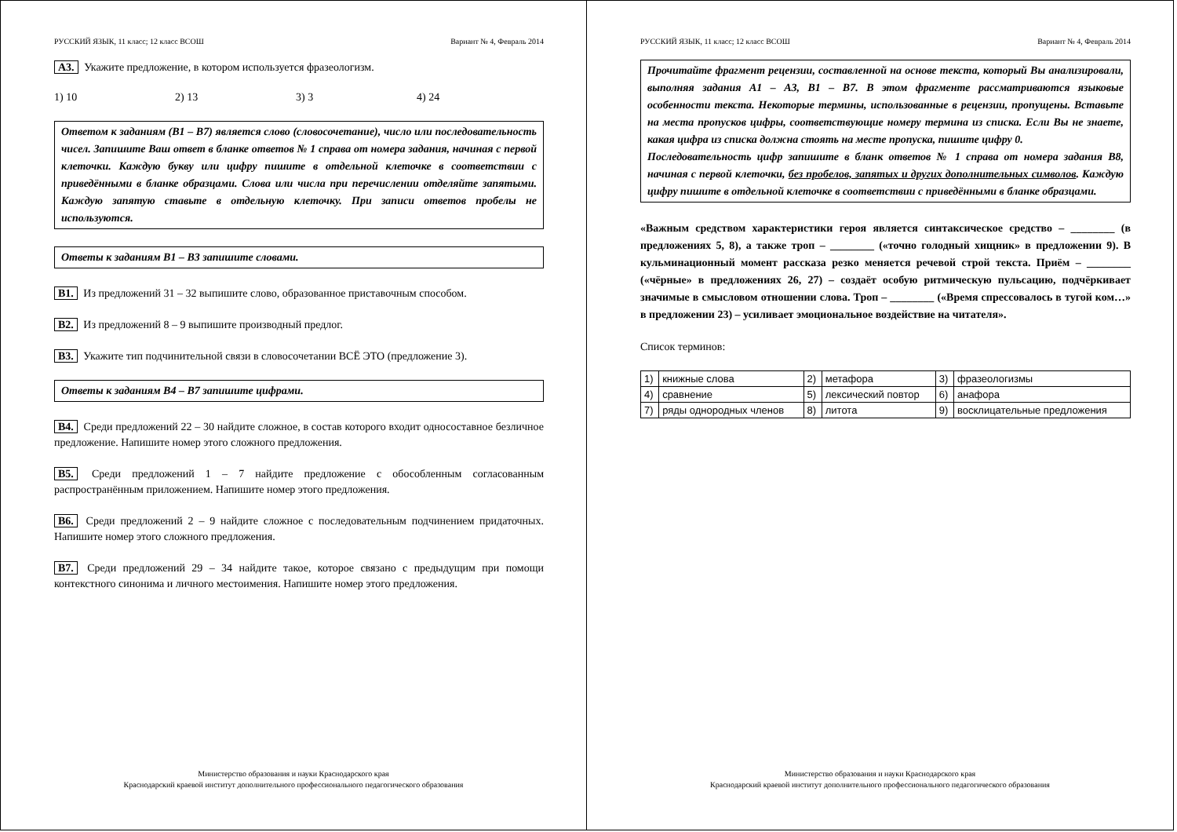РУССКИЙ ЯЗЫК, 11 класс; 12 класс ВСОШ Вариант № 4, Февраль 2014
А3. Укажите предложение, в котором используется фразеологизм.
1) 10 2) 13 3) 3 4) 24
Ответом к заданиям (В1 – В7) является слово (словосочетание), число или последовательность чисел. Запишите Ваш ответ в бланке ответов № 1 справа от номера задания, начиная с первой клеточки. Каждую букву или цифру пишите в отдельной клеточке в соответствии с приведёнными в бланке образцами. Слова или числа при перечислении отделяйте запятыми. Каждую запятую ставьте в отдельную клеточку. При записи ответов пробелы не используются.
Ответы к заданиям В1 – В3 запишите словами.
В1. Из предложений 31 – 32 выпишите слово, образованное приставочным способом.
В2. Из предложений 8 – 9 выпишите производный предлог.
В3. Укажите тип подчинительной связи в словосочетании ВСЁ ЭТО (предложение 3).
Ответы к заданиям В4 – В7 запишите цифрами.
В4. Среди предложений 22 – 30 найдите сложное, в состав которого входит односоставное безличное предложение. Напишите номер этого сложного предложения.
В5. Среди предложений 1 – 7 найдите предложение с обособленным согласованным распространённым приложением. Напишите номер этого предложения.
В6. Среди предложений 2 – 9 найдите сложное с последовательным подчинением придаточных. Напишите номер этого сложного предложения.
В7. Среди предложений 29 – 34 найдите такое, которое связано с предыдущим при помощи контекстного синонима и личного местоимения. Напишите номер этого предложения.
Министерство образования и науки Краснодарского края
Краснодарский краевой институт дополнительного профессионального педагогического образования
РУССКИЙ ЯЗЫК, 11 класс; 12 класс ВСОШ Вариант № 4, Февраль 2014
Прочитайте фрагмент рецензии, составленной на основе текста, который Вы анализировали, выполняя задания А1 – А3, В1 – В7. В этом фрагменте рассматриваются языковые особенности текста. Некоторые термины, использованные в рецензии, пропущены. Вставьте на места пропусков цифры, соответствующие номеру термина из списка. Если Вы не знаете, какая цифра из списка должна стоять на месте пропуска, пишите цифру 0.
Последовательность цифр запишите в бланк ответов № 1 справа от номера задания В8, начиная с первой клеточки, без пробелов, запятых и других дополнительных символов. Каждую цифру пишите в отдельной клеточке в соответствии с приведёнными в бланке образцами.
«Важным средством характеристики героя является синтаксическое средство – ________ (в предложениях 5, 8), а также троп – ________ («точно голодный хищник» в предложении 9). В кульминационный момент рассказа резко меняется речевой строй текста. Приём – ________ («чёрные» в предложениях 26, 27) – создаёт особую ритмическую пульсацию, подчёркивает значимые в смысловом отношении слова. Троп – ________ («Время спрессовалось в тугой ком…» в предложении 23) – усиливает эмоциональное воздействие на читателя».
Список терминов:
| 1) | книжные слова | 2) | метафора | 3) | фразеологизмы |
| 4) | сравнение | 5) | лексический повтор | 6) | анафора |
| 7) | ряды однородных членов | 8) | литота | 9) | восклицательные предложения |
Министерство образования и науки Краснодарского края
Краснодарский краевой институт дополнительного профессионального педагогического образования